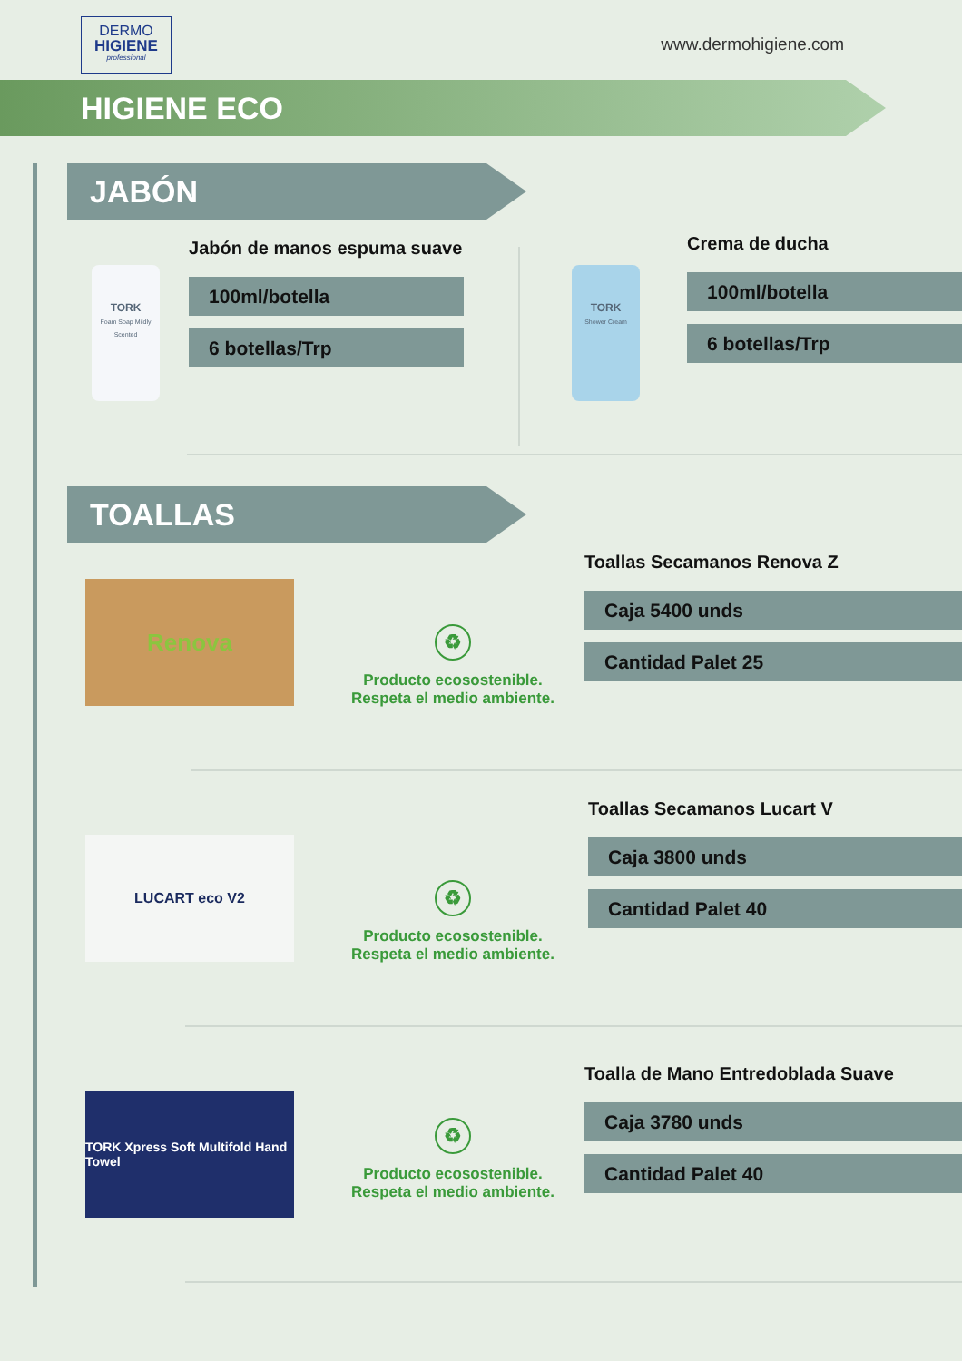DERMO
HIGIENE
professional
www.dermohigiene.com
HIGIENE ECO
JABÓN
TORK
Foam Soap Mildly Scented
Jabón de manos espuma suave
100ml/botella
6 botellas/Trp
TORK
Shower Cream
Crema de ducha
100ml/botella
6 botellas/Trp
TOALLAS
Renova
♻
Producto ecosostenible.
Respeta el medio ambiente.
Toallas Secamanos Renova Z
Caja 5400 unds
Cantidad Palet 25
LUCART eco V2
♻
Producto ecosostenible.
Respeta el medio ambiente.
Toallas Secamanos Lucart V
Caja 3800 unds
Cantidad Palet 40
TORK Xpress Soft Multifold Hand Towel
♻
Producto ecosostenible.
Respeta el medio ambiente.
Toalla de Mano Entredoblada Suave
Caja 3780 unds
Cantidad Palet 40